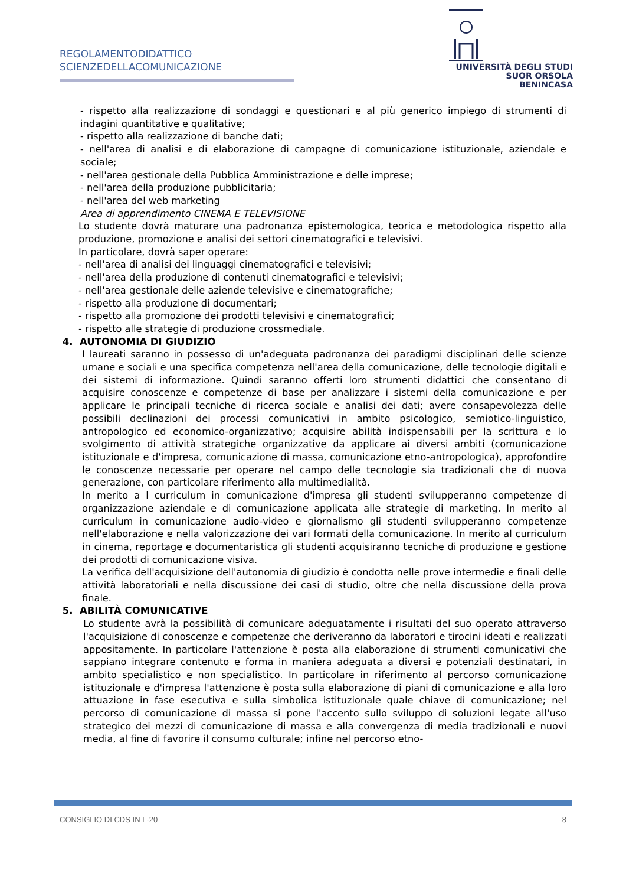REGOLAMENTODIDATTICO
SCIENZEDELLACOMUNICAZIONE
UNIVERSITÀ DEGLI STUDI
SUOR ORSOLA
BENINCASA
- rispetto alla realizzazione di sondaggi e questionari e al più generico impiego di strumenti di indagini quantitative e qualitative;
- rispetto alla realizzazione di banche dati;
- nell'area di analisi e di elaborazione di campagne di comunicazione istituzionale, aziendale e sociale;
- nell'area gestionale della Pubblica Amministrazione e delle imprese;
- nell'area della produzione pubblicitaria;
- nell'area del web marketing
Area di apprendimento CINEMA E TELEVISIONE
Lo studente dovrà maturare una padronanza epistemologica, teorica e metodologica rispetto alla produzione, promozione e analisi dei settori cinematografici e televisivi.
In particolare, dovrà saper operare:
- nell'area di analisi dei linguaggi cinematografici e televisivi;
- nell'area della produzione di contenuti cinematografici e televisivi;
- nell'area gestionale delle aziende televisive e cinematografiche;
- rispetto alla produzione di documentari;
- rispetto alla promozione dei prodotti televisivi e cinematografici;
- rispetto alle strategie di produzione crossmediale.
4. AUTONOMIA DI GIUDIZIO
I laureati saranno in possesso di un'adeguata padronanza dei paradigmi disciplinari delle scienze umane e sociali e una specifica competenza nell'area della comunicazione, delle tecnologie digitali e dei sistemi di informazione. Quindi saranno offerti loro strumenti didattici che consentano di acquisire conoscenze e competenze di base per analizzare i sistemi della comunicazione e per applicare le principali tecniche di ricerca sociale e analisi dei dati; avere consapevolezza delle possibili declinazioni dei processi comunicativi in ambito psicologico, semiotico-linguistico, antropologico ed economico-organizzativo; acquisire abilità indispensabili per la scrittura e lo svolgimento di attività strategiche organizzative da applicare ai diversi ambiti (comunicazione istituzionale e d'impresa, comunicazione di massa, comunicazione etno-antropologica), approfondire le conoscenze necessarie per operare nel campo delle tecnologie sia tradizionali che di nuova generazione, con particolare riferimento alla multimedialità.
In merito a l curriculum in comunicazione d'impresa gli studenti svilupperanno competenze di organizzazione aziendale e di comunicazione applicata alle strategie di marketing. In merito al curriculum in comunicazione audio-video e giornalismo gli studenti svilupperanno competenze nell'elaborazione e nella valorizzazione dei vari formati della comunicazione. In merito al curriculum in cinema, reportage e documentaristica gli studenti acquisiranno tecniche di produzione e gestione dei prodotti di comunicazione visiva.
La verifica dell'acquisizione dell'autonomia di giudizio è condotta nelle prove intermedie e finali delle attività laboratoriali e nella discussione dei casi di studio, oltre che nella discussione della prova finale.
5. ABILITÀ COMUNICATIVE
Lo studente avrà la possibilità di comunicare adeguatamente i risultati del suo operato attraverso l'acquisizione di conoscenze e competenze che deriveranno da laboratori e tirocini ideati e realizzati appositamente. In particolare l'attenzione è posta alla elaborazione di strumenti comunicativi che sappiano integrare contenuto e forma in maniera adeguata a diversi e potenziali destinatari, in ambito specialistico e non specialistico. In particolare in riferimento al percorso comunicazione istituzionale e d'impresa l'attenzione è posta sulla elaborazione di piani di comunicazione e alla loro attuazione in fase esecutiva e sulla simbolica istituzionale quale chiave di comunicazione; nel percorso di comunicazione di massa si pone l'accento sullo sviluppo di soluzioni legate all'uso strategico dei mezzi di comunicazione di massa e alla convergenza di media tradizionali e nuovi media, al fine di favorire il consumo culturale; infine nel percorso etno-
CONSIGLIO DI CDS IN L-20 8